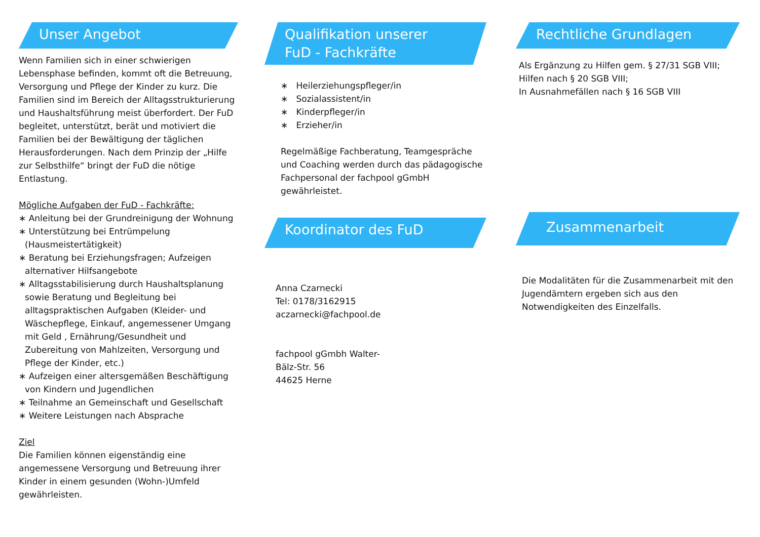Unser Angebot
Wenn Familien sich in einer schwierigen Lebensphase befinden, kommt oft die Betreuung, Versorgung und Pflege der Kinder zu kurz. Die Familien sind im Bereich der Alltagsstrukturierung und Haushaltsführung meist überfordert. Der FuD begleitet, unterstützt, berät und motiviert die Familien bei der Bewältigung der täglichen Herausforderungen. Nach dem Prinzip der „Hilfe zur Selbsthilfe“ bringt der FuD die nötige Entlastung.
Mögliche Aufgaben der FuD - Fachkräfte:
∗ Anleitung bei der Grundreinigung der Wohnung
∗ Unterstützung bei Entrümpelung (Hausmeistertätigkeit)
∗ Beratung bei Erziehungsfragen; Aufzeigen alternativer Hilfsangebote
∗ Alltagsstabilisierung durch Haushaltsplanung sowie Beratung und Begleitung bei alltagspraktischen Aufgaben (Kleider- und Wäschepflege, Einkauf, angemessener Umgang mit Geld , Ernährung/Gesundheit und Zubereitung von Mahlzeiten, Versorgung und Pflege der Kinder, etc.)
∗ Aufzeigen einer altersgemäßen Beschäftigung von Kindern und Jugendlichen
∗ Teilnahme an Gemeinschaft und Gesellschaft
∗ Weitere Leistungen nach Absprache
Ziel
Die Familien können eigenständig eine angemessene Versorgung und Betreuung ihrer Kinder in einem gesunden (Wohn-)Umfeld gewährleisten.
Qualifikation unserer
FuD - Fachkräfte
∗ Heilerziehungspfleger/in
∗ Sozialassistent/in
∗ Kinderpfleger/in
∗ Erzieher/in
Regelmäßige Fachberatung, Teamgespräche und Coaching werden durch das pädagogische Fachpersonal der fachpool gGmbH gewährleistet.
Koordinator des FuD
Anna Czarnecki
Tel: 0178/3162915
aczarnecki@fachpool.de
fachpool gGmbh Walter-Bälz-Str. 56
44625 Herne
Rechtliche Grundlagen
Als Ergänzung zu Hilfen gem. § 27/31 SGB VIII;
Hilfen nach § 20 SGB VIII;
In Ausnahmefällen nach § 16 SGB VIII
Zusammenarbeit
Die Modalitäten für die Zusammenarbeit mit den Jugendämtern ergeben sich aus den Notwendigkeiten des Einzelfalls.